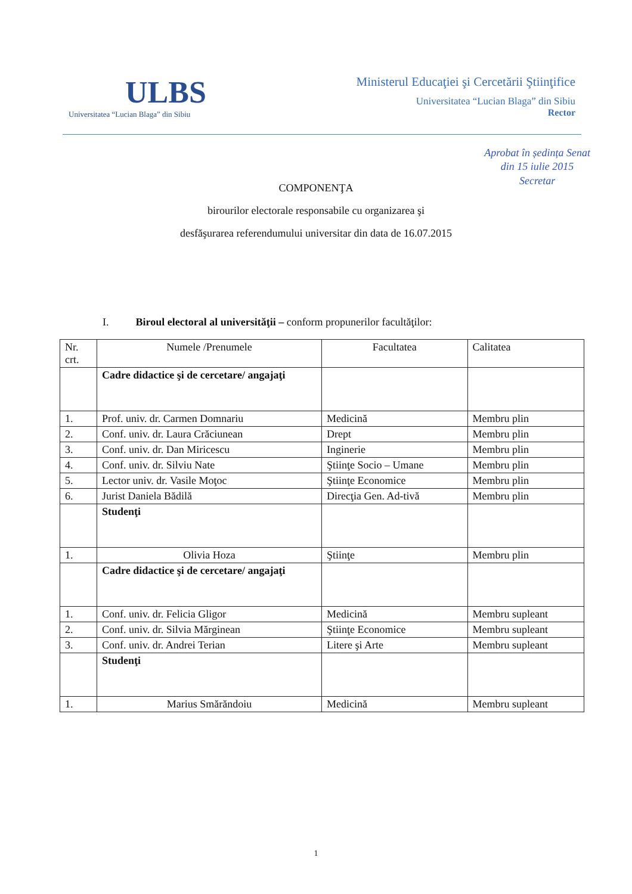ULBS
Universitatea “Lucian Blaga” din Sibiu
Ministerul Educaţiei şi Cercetării Ştiinţifice
Universitatea “Lucian Blaga” din Sibiu
Rector
Aprobat în ședința Senat
din 15 iulie 2015
Secretar
COMPONENŢA
birourilor electorale responsabile cu organizarea şi
desfăşurarea referendumului universitar din data de 16.07.2015
I. Biroul electoral al universităţii – conform propunerilor facultăţilor:
| Nr. crt. | Numele /Prenumele | Facultatea | Calitatea |
| | Cadre didactice şi de cercetare/ angajaţi | | |
| 1. | Prof. univ. dr. Carmen Domnariu | Medicină | Membru plin |
| 2. | Conf. univ. dr. Laura Crăciunean | Drept | Membru plin |
| 3. | Conf. univ. dr. Dan Miricescu | Inginerie | Membru plin |
| 4. | Conf. univ. dr. Silviu Nate | Ştiinţe Socio – Umane | Membru plin |
| 5. | Lector univ. dr. Vasile Moţoc | Ştiinţe Economice | Membru plin |
| 6. | Jurist Daniela Bădilă | Direcţia Gen. Ad-tivă | Membru plin |
| | Studenţi | | |
| 1. | Olivia Hoza | Ştiinţe | Membru plin |
| | Cadre didactice şi de cercetare/ angajaţi | | |
| 1. | Conf. univ. dr. Felicia Gligor | Medicină | Membru supleant |
| 2. | Conf. univ. dr. Silvia Mărginean | Ştiinţe Economice | Membru supleant |
| 3. | Conf. univ. dr. Andrei Terian | Litere şi Arte | Membru supleant |
| | Studenţi | | |
| 1. | Marius Smărăndoiu | Medicină | Membru supleant |
1